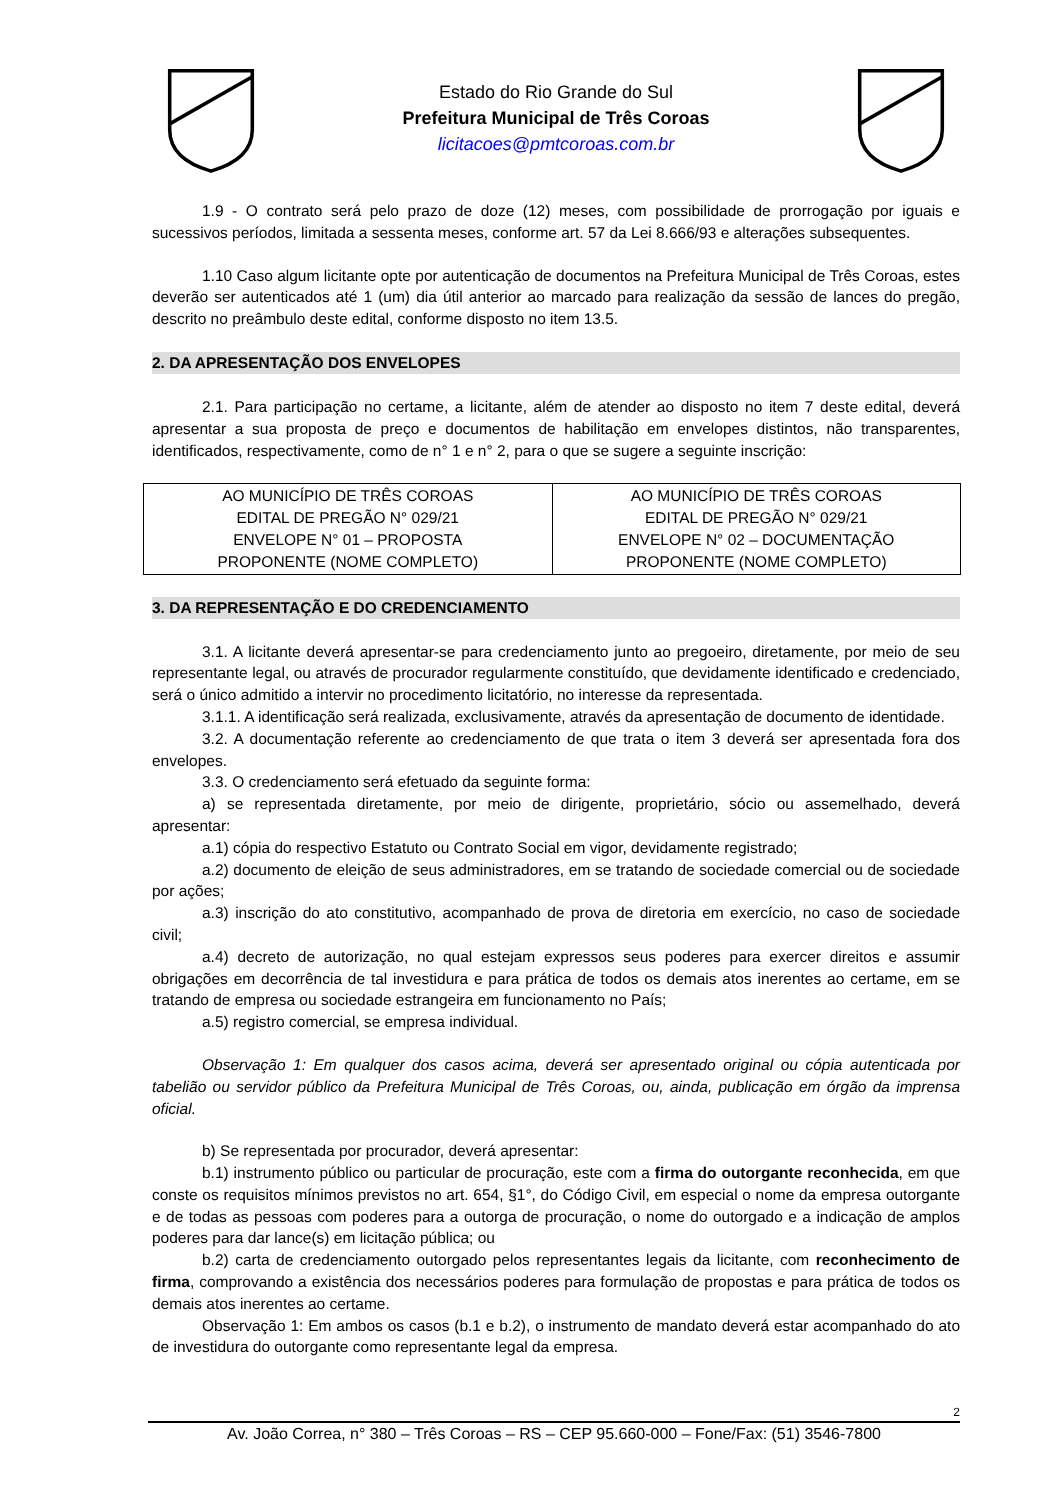Estado do Rio Grande do Sul
Prefeitura Municipal de Três Coroas
licitacoes@pmtcoroas.com.br
1.9 - O contrato será pelo prazo de doze (12) meses, com possibilidade de prorrogação por iguais e sucessivos períodos, limitada a sessenta meses, conforme art. 57 da Lei 8.666/93 e alterações subsequentes.
1.10 Caso algum licitante opte por autenticação de documentos na Prefeitura Municipal de Três Coroas, estes deverão ser autenticados até 1 (um) dia útil anterior ao marcado para realização da sessão de lances do pregão, descrito no preâmbulo deste edital, conforme disposto no item 13.5.
2. DA APRESENTAÇÃO DOS ENVELOPES
2.1. Para participação no certame, a licitante, além de atender ao disposto no item 7 deste edital, deverá apresentar a sua proposta de preço e documentos de habilitação em envelopes distintos, não transparentes, identificados, respectivamente, como de n° 1 e n° 2, para o que se sugere a seguinte inscrição:
| AO MUNICÍPIO DE TRÊS COROAS EDITAL DE PREGÃO N° 029/21 ENVELOPE N° 01 – PROPOSTA PROPONENTE (NOME COMPLETO) | AO MUNICÍPIO DE TRÊS COROAS EDITAL DE PREGÃO N° 029/21 ENVELOPE N° 02 – DOCUMENTAÇÃO PROPONENTE (NOME COMPLETO) |
3. DA REPRESENTAÇÃO E DO CREDENCIAMENTO
3.1. A licitante deverá apresentar-se para credenciamento junto ao pregoeiro, diretamente, por meio de seu representante legal, ou através de procurador regularmente constituído, que devidamente identificado e credenciado, será o único admitido a intervir no procedimento licitatório, no interesse da representada.
3.1.1. A identificação será realizada, exclusivamente, através da apresentação de documento de identidade.
3.2. A documentação referente ao credenciamento de que trata o item 3 deverá ser apresentada fora dos envelopes.
3.3. O credenciamento será efetuado da seguinte forma:
a) se representada diretamente, por meio de dirigente, proprietário, sócio ou assemelhado, deverá apresentar:
a.1) cópia do respectivo Estatuto ou Contrato Social em vigor, devidamente registrado;
a.2) documento de eleição de seus administradores, em se tratando de sociedade comercial ou de sociedade por ações;
a.3) inscrição do ato constitutivo, acompanhado de prova de diretoria em exercício, no caso de sociedade civil;
a.4) decreto de autorização, no qual estejam expressos seus poderes para exercer direitos e assumir obrigações em decorrência de tal investidura e para prática de todos os demais atos inerentes ao certame, em se tratando de empresa ou sociedade estrangeira em funcionamento no País;
a.5) registro comercial, se empresa individual.
Observação 1: Em qualquer dos casos acima, deverá ser apresentado original ou cópia autenticada por tabelião ou servidor público da Prefeitura Municipal de Três Coroas, ou, ainda, publicação em órgão da imprensa oficial.
b) Se representada por procurador, deverá apresentar:
b.1) instrumento público ou particular de procuração, este com a firma do outorgante reconhecida, em que conste os requisitos mínimos previstos no art. 654, §1°, do Código Civil, em especial o nome da empresa outorgante e de todas as pessoas com poderes para a outorga de procuração, o nome do outorgado e a indicação de amplos poderes para dar lance(s) em licitação pública; ou
b.2) carta de credenciamento outorgado pelos representantes legais da licitante, com reconhecimento de firma, comprovando a existência dos necessários poderes para formulação de propostas e para prática de todos os demais atos inerentes ao certame.
Observação 1: Em ambos os casos (b.1 e b.2), o instrumento de mandato deverá estar acompanhado do ato de investidura do outorgante como representante legal da empresa.
2
Av. João Correa, n° 380 – Três Coroas – RS – CEP 95.660-000 – Fone/Fax: (51) 3546-7800